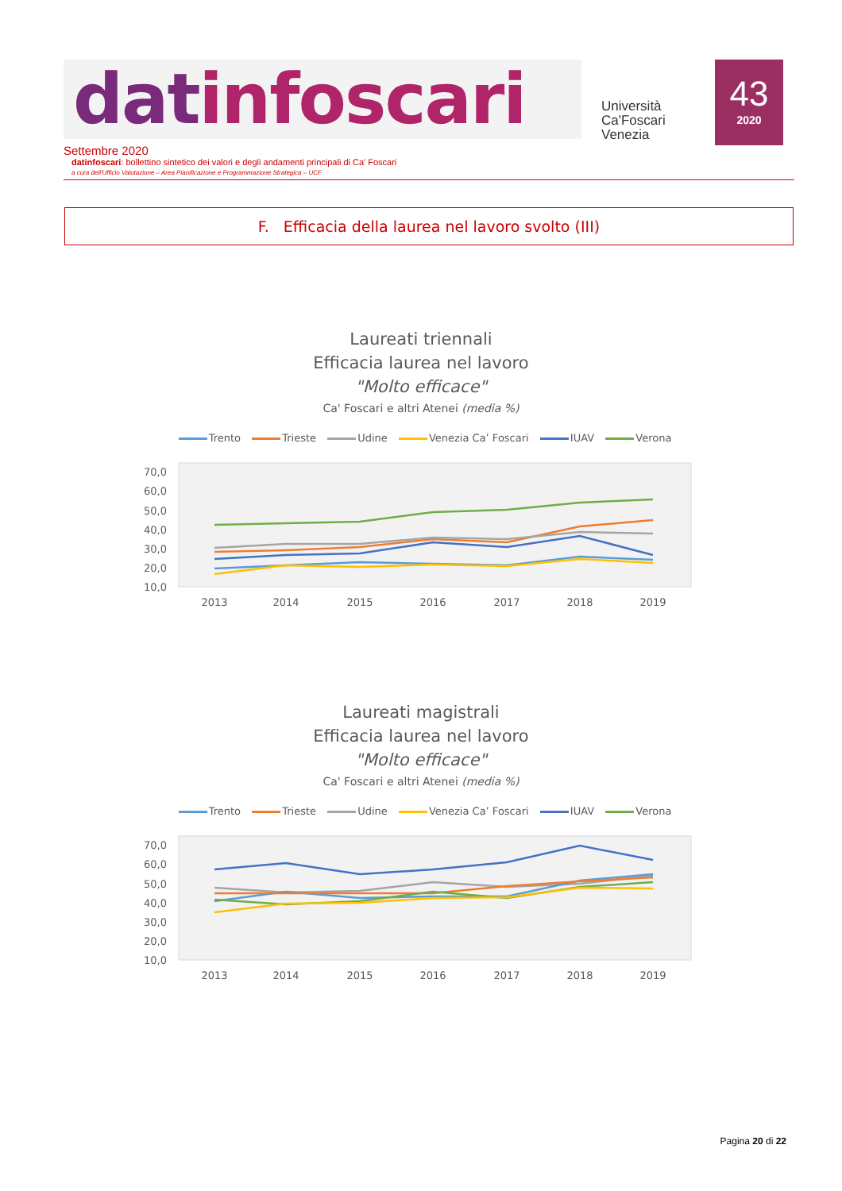datinfoscari
Università
Ca'Foscari
Venezia
43
2020
Settembre 2020
datinfoscari: bollettino sintetico dei valori e degli andamenti principali di Ca' Foscari
a cura dell'Ufficio Valutazione – Area Pianificazione e Programmazione Strategica – UCF
F. Efficacia della laurea nel lavoro svolto (III)
Laureati triennali
Efficacia laurea nel lavoro
"Molto efficace"
Ca' Foscari e altri Atenei (media %)
Trento Trieste Udine Venezia Ca’ Foscari IUAV Verona
70,0
60,0
50,0
40,0
30,0
20,0
10,0
2013
2014
2015
2016
2017
2018
2019
Laureati magistrali
Efficacia laurea nel lavoro
"Molto efficace"
Ca' Foscari e altri Atenei (media %)
Trento Trieste Udine Venezia Ca’ Foscari IUAV Verona
70,0
60,0
50,0
40,0
30,0
20,0
10,0
2013
2014
2015
2016
2017
2018
2019
Pagina 20 di 22